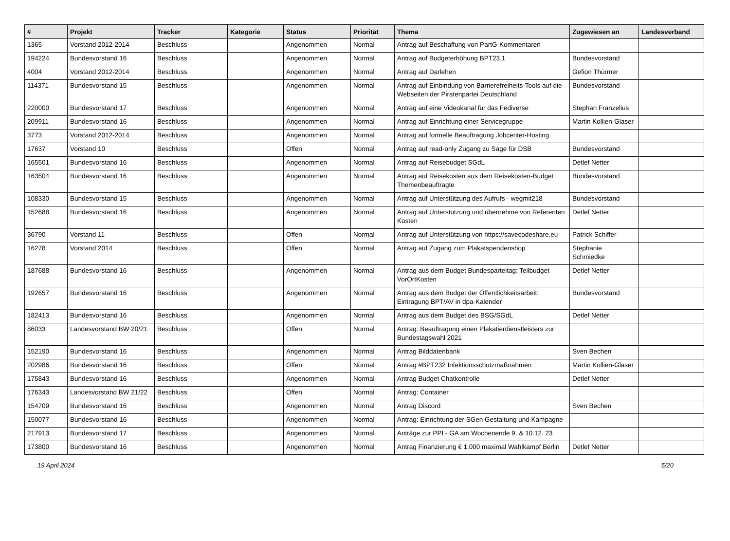| # | Projekt | Tracker | Kategorie | Status | Priorität | Thema | Zugewiesen an | Landesverband |
| --- | --- | --- | --- | --- | --- | --- | --- | --- |
| 1365 | Vorstand 2012-2014 | Beschluss | | Angenommen | Normal | Antrag auf Beschaffung von PartG-Kommentaren | | |
| 194224 | Bundesvorstand 16 | Beschluss | | Angenommen | Normal | Antrag auf Budgeterhöhung BPT23.1 | Bundesvorstand | |
| 4004 | Vorstand 2012-2014 | Beschluss | | Angenommen | Normal | Antrag auf Darlehen | Gefion Thürmer | |
| 114371 | Bundesvorstand 15 | Beschluss | | Angenommen | Normal | Antrag auf Einbindung von Barrierefreiheits-Tools auf die Webseiten der Piratenpartei Deutschland | Bundesvorstand | |
| 220000 | Bundesvorstand 17 | Beschluss | | Angenommen | Normal | Antrag auf eine Videokanal für das Fediverse | Stephan Franzelius | |
| 209911 | Bundesvorstand 16 | Beschluss | | Angenommen | Normal | Antrag auf Einrichtung einer Servicegruppe | Martin Kollien-Glaser | |
| 3773 | Vorstand 2012-2014 | Beschluss | | Angenommen | Normal | Antrag auf formelle Beauftragung Jobcenter-Hosting | | |
| 17637 | Vorstand 10 | Beschluss | | Offen | Normal | Antrag auf read-only Zugang zu Sage für DSB | Bundesvorstand | |
| 165501 | Bundesvorstand 16 | Beschluss | | Angenommen | Normal | Antrag auf Reisebudget SGdL | Detlef Netter | |
| 163504 | Bundesvorstand 16 | Beschluss | | Angenommen | Normal | Antrag auf Reisekosten aus dem Reisekosten-Budget Themenbeauftragte | Bundesvorstand | |
| 108330 | Bundesvorstand 15 | Beschluss | | Angenommen | Normal | Antrag auf Unterstützung des Aufrufs - wegmit218 | Bundesvorstand | |
| 152688 | Bundesvorstand 16 | Beschluss | | Angenommen | Normal | Antrag auf Unterstützung und übernehme von Referenten Kosten | Detlef Netter | |
| 36790 | Vorstand 11 | Beschluss | | Offen | Normal | Antrag auf Unterstützung von https://savecodeshare.eu | Patrick Schiffer | |
| 16278 | Vorstand 2014 | Beschluss | | Offen | Normal | Antrag auf Zugang zum Plakatspendenshop | Stephanie Schmiedke | |
| 187688 | Bundesvorstand 16 | Beschluss | | Angenommen | Normal | Antrag aus dem Budget Bundesparteitag: Teilbudget VorOrtKosten | Detlef Netter | |
| 192657 | Bundesvorstand 16 | Beschluss | | Angenommen | Normal | Antrag aus dem Budget der Öffentlichkeitsarbeit: Eintragung BPT/AV in dpa-Kalender | Bundesvorstand | |
| 182413 | Bundesvorstand 16 | Beschluss | | Angenommen | Normal | Antrag aus dem Budget des BSG/SGdL | Detlef Netter | |
| 86033 | Landesvorstand BW 20/21 | Beschluss | | Offen | Normal | Antrag: Beauftragung einen Plakatierdienstleisters zur Bundestagswahl 2021 | | |
| 152190 | Bundesvorstand 16 | Beschluss | | Angenommen | Normal | Antrag Bilddatenbank | Sven Bechen | |
| 202986 | Bundesvorstand 16 | Beschluss | | Offen | Normal | Antrag #BPT232 Infektionsschutzmaßnahmen | Martin Kollien-Glaser | |
| 175843 | Bundesvorstand 16 | Beschluss | | Angenommen | Normal | Antrag Budget Chatkontrolle | Detlef Netter | |
| 176343 | Landesvorstand BW 21/22 | Beschluss | | Offen | Normal | Antrag: Container | | |
| 154709 | Bundesvorstand 16 | Beschluss | | Angenommen | Normal | Antrag Discord | Sven Bechen | |
| 150077 | Bundesvorstand 16 | Beschluss | | Angenommen | Normal | Antrag: Einrichtung der SGen Gestaltung und Kampagne | | |
| 217913 | Bundesvorstand 17 | Beschluss | | Angenommen | Normal | Anträge zur PPI - GA am Wochenende 9. & 10.12. 23 | | |
| 173800 | Bundesvorstand 16 | Beschluss | | Angenommen | Normal | Antrag Finanzierung € 1.000 maximal Wahlkampf Berlin | Detlef Netter | |
19 April 2024 5/20